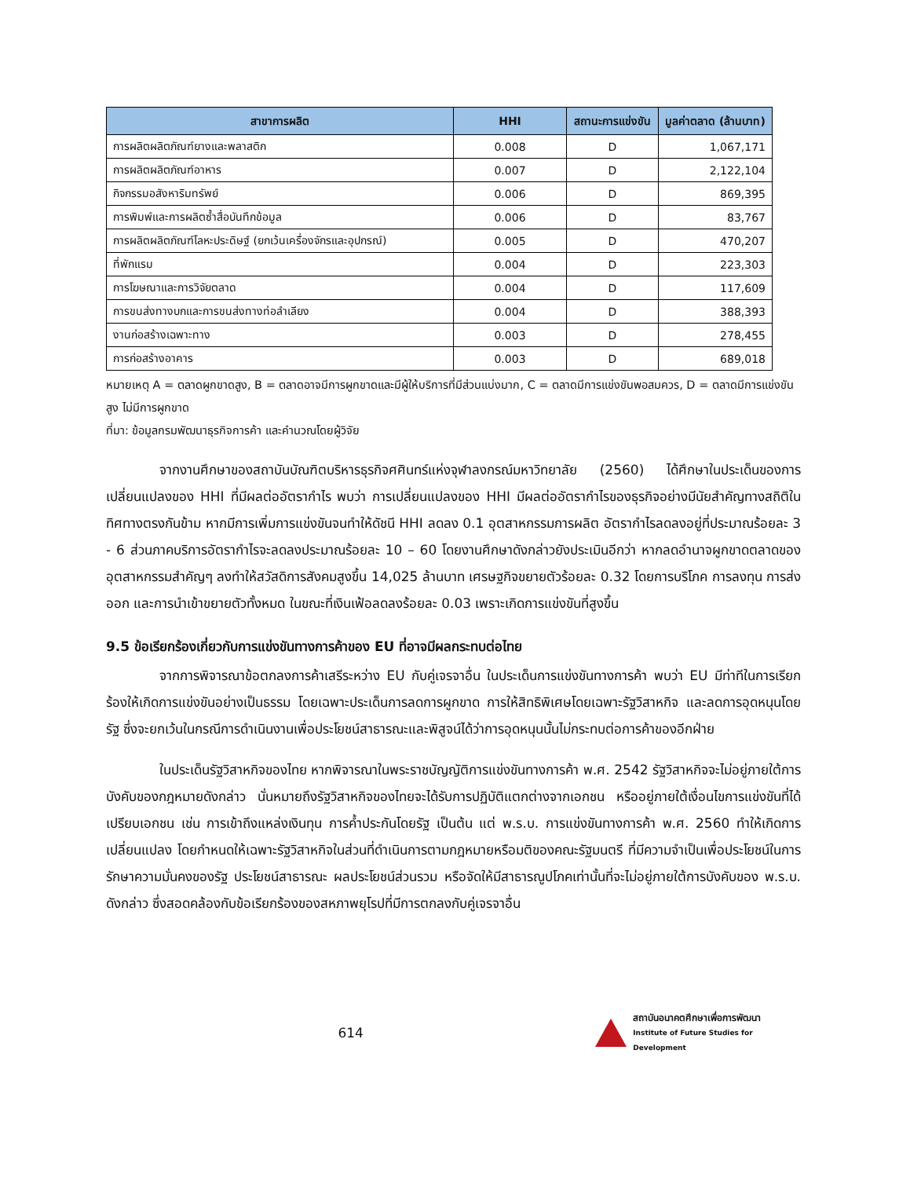| สาขาการผลิต | HHI | สถานะการแข่งขัน | มูลค่าตลาด (ล้านบาท) |
| --- | --- | --- | --- |
| การผลิตผลิตภัณฑ์ยางและพลาสติก | 0.008 | D | 1,067,171 |
| การผลิตผลิตภัณฑ์อาหาร | 0.007 | D | 2,122,104 |
| กิจกรรมอสังหาริมทรัพย์ | 0.006 | D | 869,395 |
| การพิมพ์และการผลิตซ้ำสื่อบันทึกข้อมูล | 0.006 | D | 83,767 |
| การผลิตผลิตภัณฑ์โลหะประดิษฐ์ (ยกเว้นเครื่องจักรและอุปกรณ์) | 0.005 | D | 470,207 |
| ที่พักแรม | 0.004 | D | 223,303 |
| การโฆษณาและการวิจัยตลาด | 0.004 | D | 117,609 |
| การขนส่งทางบกและการขนส่งทางท่อลำเลียง | 0.004 | D | 388,393 |
| งานก่อสร้างเฉพาะทาง | 0.003 | D | 278,455 |
| การก่อสร้างอาคาร | 0.003 | D | 689,018 |
หมายเหตุ A = ตลาดผูกขาดสูง, B = ตลาดอาจมีการผูกขาดและมีผู้ให้บริการที่มีส่วนแบ่งมาก, C = ตลาดมีการแข่งขันพอสมควร, D = ตลาดมีการแข่งขันสูง ไม่มีการผูกขาด
ที่มา: ข้อมูลกรมพัฒนาธุรกิจการค้า และคำนวณโดยผู้วิจัย
จากงานศึกษาของสถาบันบัณฑิตบริหารธุรกิจศศินทร์แห่งจุฬาลงกรณ์มหาวิทยาลัย (2560) ได้ศึกษาในประเด็นของการเปลี่ยนแปลงของ HHI ที่มีผลต่ออัตรากำไร พบว่า การเปลี่ยนแปลงของ HHI มีผลต่ออัตรากำไรของธุรกิจอย่างมีนัยสำคัญทางสถิติในทิศทางตรงกันข้าม หากมีการเพิ่มการแข่งขันจนทำให้ดัชนี HHI ลดลง 0.1 อุตสาหกรรมการผลิต อัตรากำไรลดลงอยู่ที่ประมาณร้อยละ 3 - 6 ส่วนภาคบริการอัตรากำไรจะลดลงประมาณร้อยละ 10 – 60 โดยงานศึกษาดังกล่าวยังประเมินอีกว่า หากลดอำนาจผูกขาดตลาดของอุตสาหกรรมสำคัญๆ ลงทำให้สวัสดิการสังคมสูงขึ้น 14,025 ล้านบาท เศรษฐกิจขยายตัวร้อยละ 0.32 โดยการบริโภค การลงทุน การส่งออก และการนำเข้าขยายตัวทั้งหมด ในขณะที่เงินเฟ้อลดลงร้อยละ 0.03 เพราะเกิดการแข่งขันที่สูงขึ้น
9.5 ข้อเรียกร้องเกี่ยวกับการแข่งขันทางการค้าของ EU ที่อาจมีผลกระทบต่อไทย
จากการพิจารณาข้อตกลงการค้าเสรีระหว่าง EU กับคู่เจรจาอื่น ในประเด็นการแข่งขันทางการค้า พบว่า EU มีท่าทีในการเรียกร้องให้เกิดการแข่งขันอย่างเป็นธรรม โดยเฉพาะประเด็นการลดการผูกขาด การให้สิทธิพิเศษโดยเฉพาะรัฐวิสาหกิจ และลดการอุดหนุนโดยรัฐ ซึ่งจะยกเว้นในกรณีการดำเนินงานเพื่อประโยชน์สาธารณะและพิสูจน์ได้ว่าการอุดหนุนนั้นไม่กระทบต่อการค้าของอีกฝ่าย
ในประเด็นรัฐวิสาหกิจของไทย หากพิจารณาในพระราชบัญญัติการแข่งขันทางการค้า พ.ศ. 2542 รัฐวิสาหกิจจะไม่อยู่ภายใต้การบังคับของกฎหมายดังกล่าว นั่นหมายถึงรัฐวิสาหกิจของไทยจะได้รับการปฏิบัติแตกต่างจากเอกชน หรืออยู่ภายใต้เงื่อนไขการแข่งขันที่ได้เปรียบเอกชน เช่น การเข้าถึงแหล่งเงินทุน การค้ำประกันโดยรัฐ เป็นต้น แต่ พ.ร.บ. การแข่งขันทางการค้า พ.ศ. 2560 ทำให้เกิดการเปลี่ยนแปลง โดยกำหนดให้เฉพาะรัฐวิสาหกิจในส่วนที่ดำเนินการตามกฎหมายหรือมติของคณะรัฐมนตรี ที่มีความจำเป็นเพื่อประโยชน์ในการรักษาความมั่นคงของรัฐ ประโยชน์สาธารณะ ผลประโยชน์ส่วนรวม หรือจัดให้มีสาธารณูปโภคเท่านั้นที่จะไม่อยู่ภายใต้การบังคับของ พ.ร.บ. ดังกล่าว ซึ่งสอดคล้องกับข้อเรียกร้องของสหภาพยุโรปที่มีการตกลงกับคู่เจรจาอื่น
614
สถาบันอนาคตศึกษาเพื่อการพัฒนา
Institute of Future Studies for Development